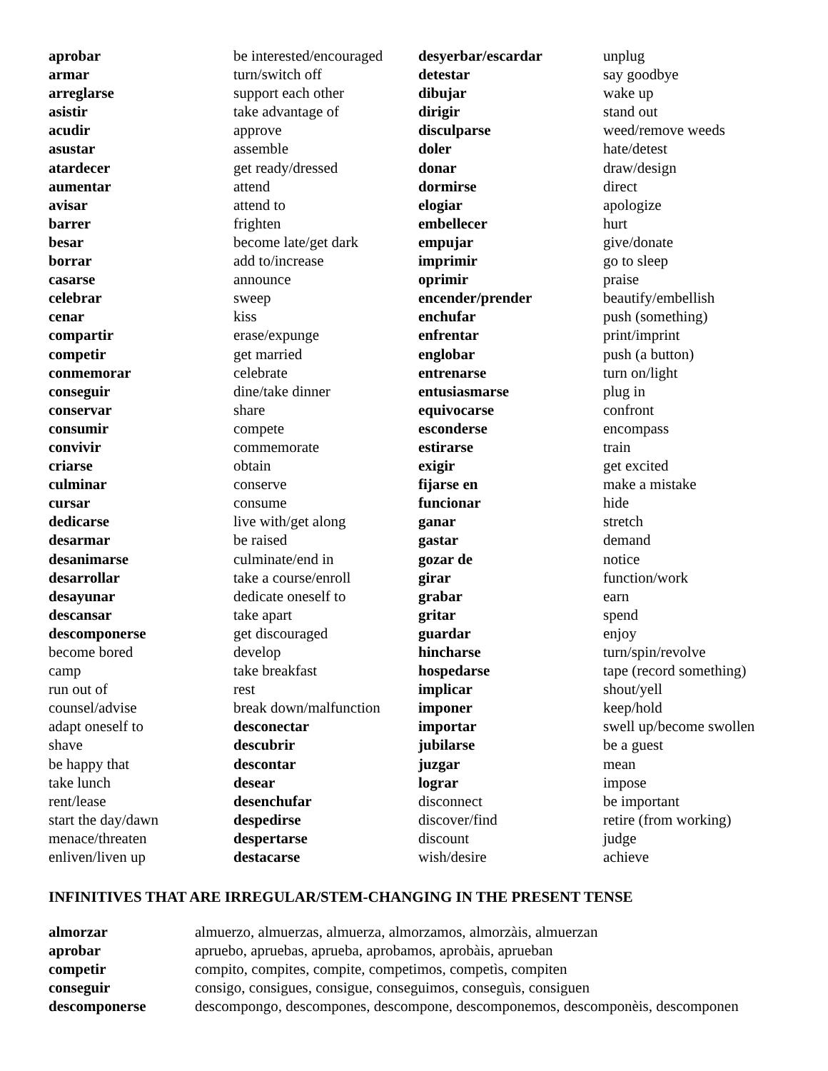| aprobar | be interested/encouraged | desyerbar/escardar | unplug |
| armar | turn/switch off | detestar | say goodbye |
| arreglarse | support each other | dibujar | wake up |
| asistir | take advantage of | dirigir | stand out |
| acudir | approve | disculparse | weed/remove weeds |
| asustar | assemble | doler | hate/detest |
| atardecer | get ready/dressed | donar | draw/design |
| aumentar | attend | dormirse | direct |
| avisar | attend to | elogiar | apologize |
| barrer | frighten | embellecer | hurt |
| besar | become late/get dark | empujar | give/donate |
| borrar | add to/increase | imprimir | go to sleep |
| casarse | announce | oprimir | praise |
| celebrar | sweep | encender/prender | beautify/embellish |
| cenar | kiss | enchufar | push (something) |
| compartir | erase/expunge | enfrentar | print/imprint |
| competir | get married | englobar | push (a button) |
| conmemorar | celebrate | entrenarse | turn on/light |
| conseguir | dine/take dinner | entusiasmarse | plug in |
| conservar | share | equivocarse | confront |
| consumir | compete | esconderse | encompass |
| convivir | commemorate | estirarse | train |
| criarse | obtain | exigir | get excited |
| culminar | conserve | fijarse en | make a mistake |
| cursar | consume | funcionar | hide |
| dedicarse | live with/get along | ganar | stretch |
| desarmar | be raised | gastar | demand |
| desanimarse | culminate/end in | gozar de | notice |
| desarrollar | take a course/enroll | girar | function/work |
| desayunar | dedicate oneself to | grabar | earn |
| descansar | take apart | gritar | spend |
| descomponerse | get discouraged | guardar | enjoy |
| become bored | develop | hincharse | turn/spin/revolve |
| camp | take breakfast | hospedarse | tape (record something) |
| run out of | rest | implicar | shout/yell |
| counsel/advise | break down/malfunction | imponer | keep/hold |
| adapt oneself to | desconectar | importar | swell up/become swollen |
| shave | descubrir | jubilarse | be a guest |
| be happy that | descontar | juzgar | mean |
| take lunch | desear | lograr | impose |
| rent/lease | desenchufar | disconnect | be important |
| start the day/dawn | despedirse | discover/find | retire (from working) |
| menace/threaten | despertarse | discount | judge |
| enliven/liven up | destacarse | wish/desire | achieve |
INFINITIVES THAT ARE IRREGULAR/STEM-CHANGING IN THE PRESENT TENSE
| almorzar | almuerzo, almuerzas, almuerza, almorzamos, almorzàis, almuerzan |
| aprobar | apruebo, apruebas, aprueba, aprobamos, aprobàis, aprueban |
| competir | compito, compites, compite, competimos, competìs, compiten |
| conseguir | consigo, consigues, consigue, conseguimos, conseguìs, consiguen |
| descomponerse | descompongo, descompones, descompone, descomponemos, descomponèis, descomponen |